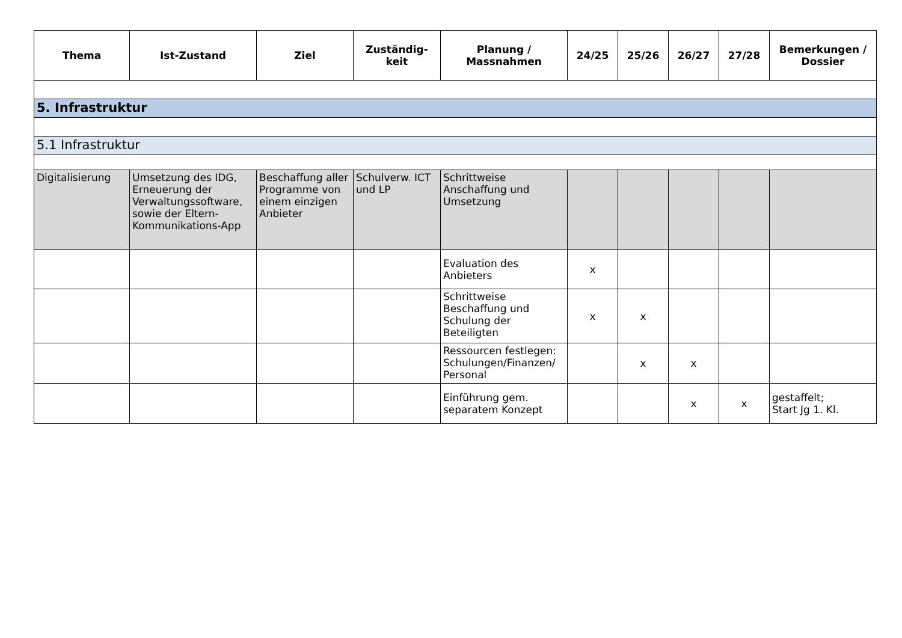| Thema | Ist-Zustand | Ziel | Zuständig- keit | Planung / Massnahmen | 24/25 | 25/26 | 26/27 | 27/28 | Bemerkungen / Dossier |
| --- | --- | --- | --- | --- | --- | --- | --- | --- | --- |
| 5. Infrastruktur | | | | | | | | | |
| 5.1 Infrastruktur | | | | | | | | | |
| Digitalisierung | Umsetzung des IDG, Erneuerung der Verwaltungssoftware, sowie der Eltern-Kommunikations-App | Beschaffung aller Programme von einem einzigen Anbieter | Schulverw. ICT und LP | Schrittweise Anschaffung und Umsetzung | | | | | |
| | | | | Evaluation des Anbieters | x | | | | |
| | | | | Schrittweise Beschaffung und Schulung der Beteiligten | x | x | | | |
| | | | | Ressourcen festlegen: Schulungen/Finanzen/ Personal | | x | x | | |
| | | | | Einführung gem. separatem Konzept | | | x | x | gestaffelt; Start Jg 1. Kl. |